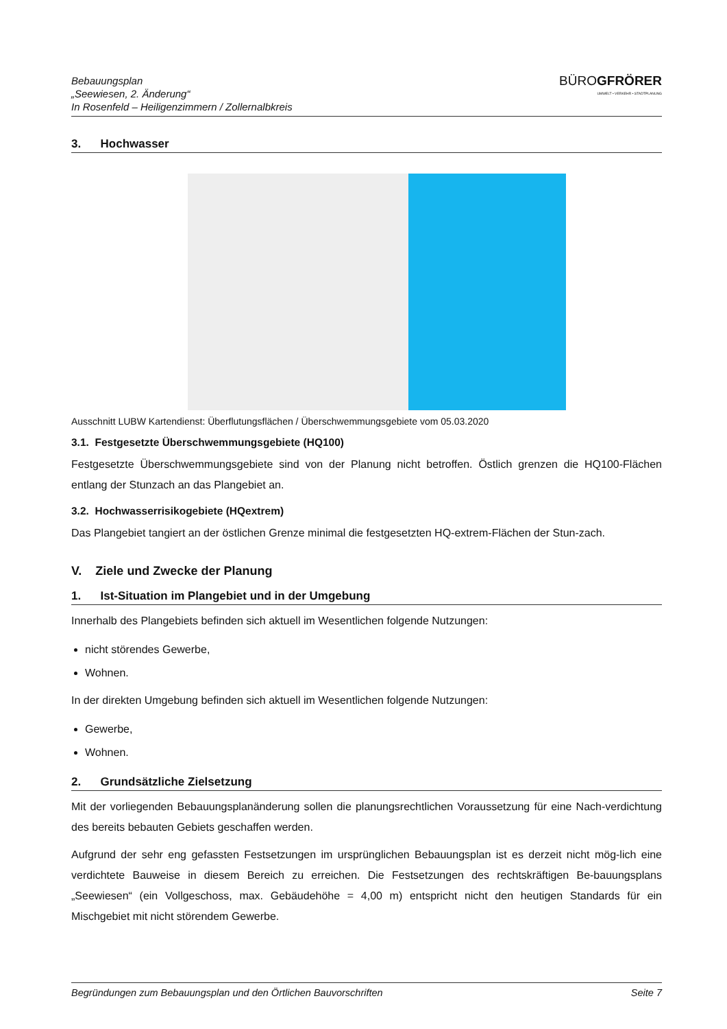Bebauungsplan
„Seewiesen, 2. Änderung“
In Rosenfeld – Heiligenzimmern / Zollernalbkreis
BÜROGFRÖRER
UMWELT • VERKEHR • STADTPLANUNG
3. Hochwasser
Ausschnitt LUBW Kartendienst: Überflutungsflächen / Überschwemmungsgebiete vom 05.03.2020
3.1. Festgesetzte Überschwemmungsgebiete (HQ100)
Festgesetzte Überschwemmungsgebiete sind von der Planung nicht betroffen. Östlich grenzen die HQ100-Flächen entlang der Stunzach an das Plangebiet an.
3.2. Hochwasserrisikogebiete (HQextrem)
Das Plangebiet tangiert an der östlichen Grenze minimal die festgesetzten HQ-extrem-Flächen der Stun-zach.
V. Ziele und Zwecke der Planung
1. Ist-Situation im Plangebiet und in der Umgebung
Innerhalb des Plangebiets befinden sich aktuell im Wesentlichen folgende Nutzungen:
nicht störendes Gewerbe,
Wohnen.
In der direkten Umgebung befinden sich aktuell im Wesentlichen folgende Nutzungen:
Gewerbe,
Wohnen.
2. Grundsätzliche Zielsetzung
Mit der vorliegenden Bebauungsplanänderung sollen die planungsrechtlichen Voraussetzung für eine Nach-verdichtung des bereits bebauten Gebiets geschaffen werden.
Aufgrund der sehr eng gefassten Festsetzungen im ursprünglichen Bebauungsplan ist es derzeit nicht mög-lich eine verdichtete Bauweise in diesem Bereich zu erreichen. Die Festsetzungen des rechtskräftigen Be-bauungsplans „Seewiesen“ (ein Vollgeschoss, max. Gebäudehöhe = 4,00 m) entspricht nicht den heutigen Standards für ein Mischgebiet mit nicht störendem Gewerbe.
Begründungen zum Bebauungsplan und den Örtlichen Bauvorschriften Seite 7